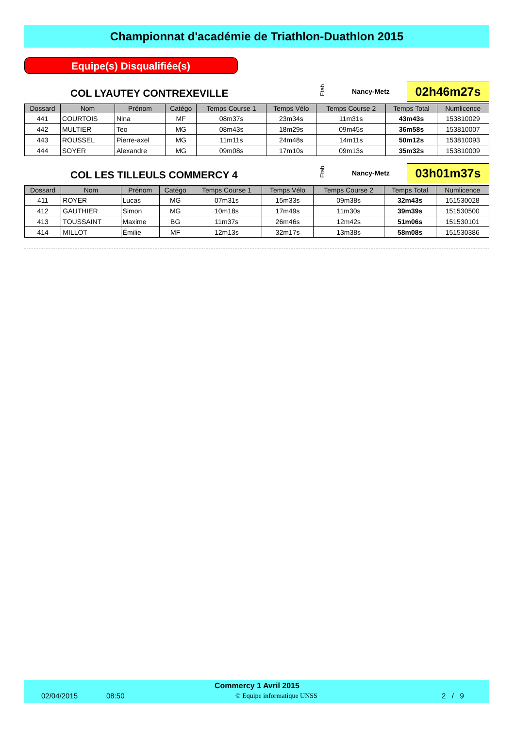Championnat d'académie de Triathlon-Duathlon 2015
Equipe(s) Disqualifiée(s)
COL LYAUTEY CONTREXEVILLE
Etab
Nancy-Metz 02h46m27s
| Dossard | Nom | Prénom | Catégo | Temps Course 1 | Temps Vélo | Temps Course 2 | Temps Total | Numlicence |
| --- | --- | --- | --- | --- | --- | --- | --- | --- |
| 441 | COURTOIS | Nina | MF | 08m37s | 23m34s | 11m31s | 43m43s | 153810029 |
| 442 | MULTIER | Teo | MG | 08m43s | 18m29s | 09m45s | 36m58s | 153810007 |
| 443 | ROUSSEL | Pierre-axel | MG | 11m11s | 24m48s | 14m11s | 50m12s | 153810093 |
| 444 | SOYER | Alexandre | MG | 09m08s | 17m10s | 09m13s | 35m32s | 153810009 |
COL LES TILLEULS COMMERCY 4
Etab
Nancy-Metz 03h01m37s
| Dossard | Nom | Prénom | Catégo | Temps Course 1 | Temps Vélo | Temps Course 2 | Temps Total | Numlicence |
| --- | --- | --- | --- | --- | --- | --- | --- | --- |
| 411 | ROYER | Lucas | MG | 07m31s | 15m33s | 09m38s | 32m43s | 151530028 |
| 412 | GAUTHIER | Simon | MG | 10m18s | 17m49s | 11m30s | 39m39s | 151530500 |
| 413 | TOUSSAINT | Maxime | BG | 11m37s | 26m46s | 12m42s | 51m06s | 151530101 |
| 414 | MILLOT | Émilie | MF | 12m13s | 32m17s | 13m38s | 58m08s | 151530386 |
Commercy 1 Avril 2015
02/04/2015 08:50 © Equipe informatique UNSS 2 / 9